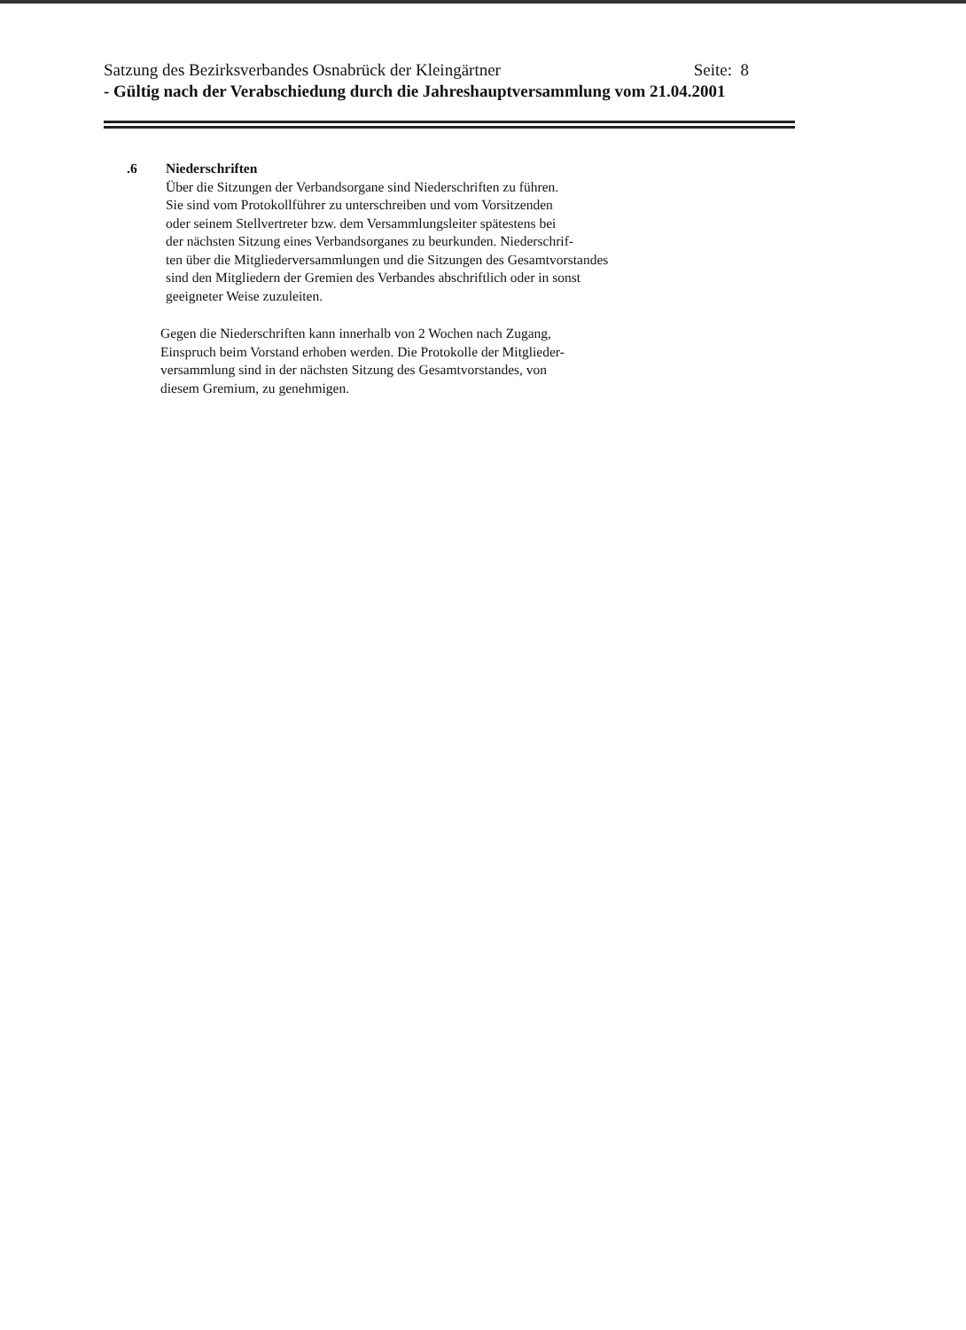Satzung des Bezirksverbandes Osnabrück der Kleingärtner Seite: 8
- Gültig nach der Verabschiedung durch die Jahreshauptversammlung vom 21.04.2001
.6 Niederschriften
Über die Sitzungen der Verbandsorgane sind Niederschriften zu führen.
Sie sind vom Protokollführer zu unterschreiben und vom Vorsitzenden
oder seinem Stellvertreter bzw. dem Versammlungsleiter spätestens bei
der nächsten Sitzung eines Verbandsorganes zu beurkunden. Niederschrif-
ten über die Mitgliederversammlungen und die Sitzungen des Gesamtvorstandes
sind den Mitgliedern der Gremien des Verbandes abschriftlich oder in sonst
geeigneter Weise zuzuleiten.
Gegen die Niederschriften kann innerhalb von 2 Wochen nach Zugang,
Einspruch beim Vorstand erhoben werden. Die Protokolle der Mitglieder-
versammlung sind in der nächsten Sitzung des Gesamtvorstandes, von
diesem Gremium, zu genehmigen.